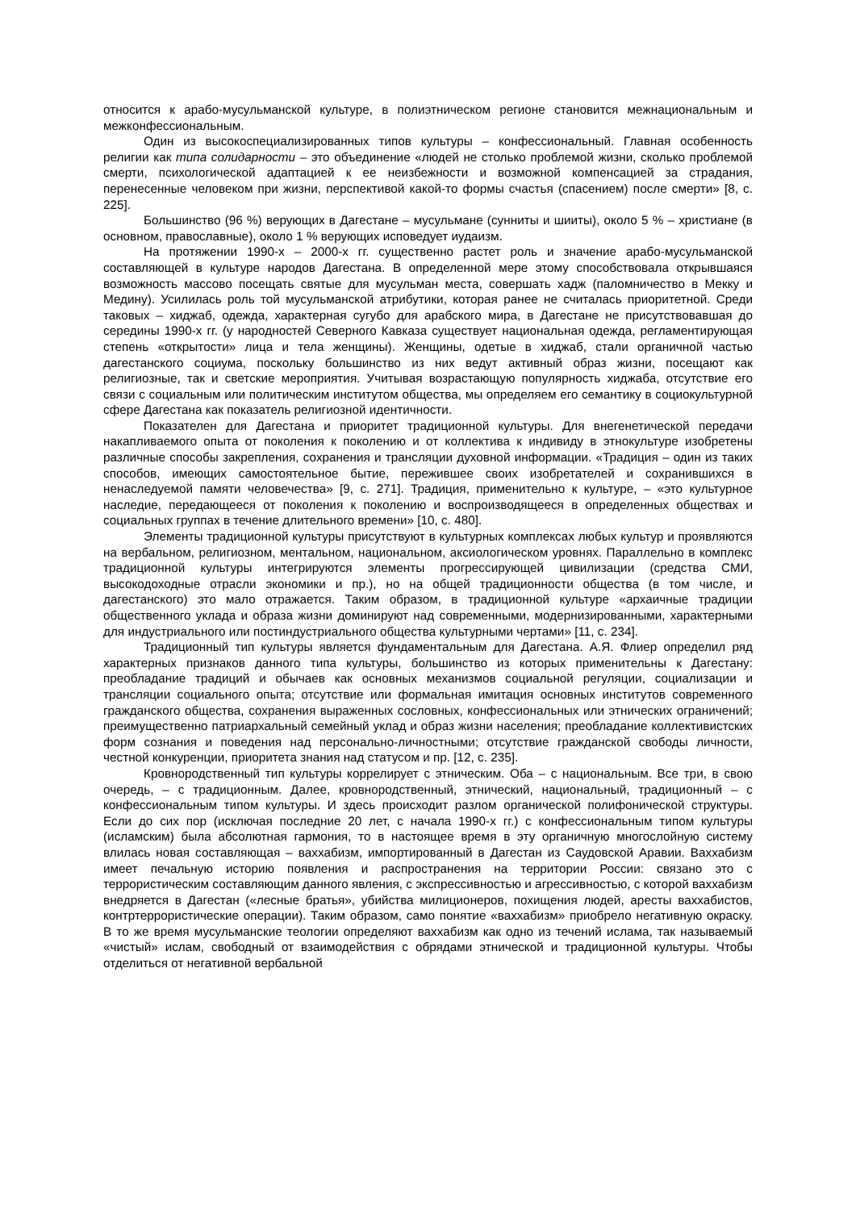относится к арабо-мусульманской культуре, в полиэтническом регионе становится межнациональным и межконфессиональным.
Один из высокоспециализированных типов культуры – конфессиональный. Главная особенность религии как типа солидарности – это объединение «людей не столько проблемой жизни, сколько проблемой смерти, психологической адаптацией к ее неизбежности и возможной компенсацией за страдания, перенесенные человеком при жизни, перспективой какой-то формы счастья (спасением) после смерти» [8, с. 225].
Большинство (96 %) верующих в Дагестане – мусульмане (сунниты и шииты), около 5 % – христиане (в основном, православные), около 1 % верующих исповедует иудаизм.
На протяжении 1990-х – 2000-х гг. существенно растет роль и значение арабо-мусульманской составляющей в культуре народов Дагестана. В определенной мере этому способствовала открывшаяся возможность массово посещать святые для мусульман места, совершать хадж (паломничество в Мекку и Медину). Усилилась роль той мусульманской атрибутики, которая ранее не считалась приоритетной. Среди таковых – хиджаб, одежда, характерная сугубо для арабского мира, в Дагестане не присутствовавшая до середины 1990-х гг. (у народностей Северного Кавказа существует национальная одежда, регламентирующая степень «открытости» лица и тела женщины). Женщины, одетые в хиджаб, стали органичной частью дагестанского социума, поскольку большинство из них ведут активный образ жизни, посещают как религиозные, так и светские мероприятия. Учитывая возрастающую популярность хиджаба, отсутствие его связи с социальным или политическим институтом общества, мы определяем его семантику в социокультурной сфере Дагестана как показатель религиозной идентичности.
Показателен для Дагестана и приоритет традиционной культуры. Для внегенетической передачи накапливаемого опыта от поколения к поколению и от коллектива к индивиду в этнокультуре изобретены различные способы закрепления, сохранения и трансляции духовной информации. «Традиция – один из таких способов, имеющих самостоятельное бытие, пережившее своих изобретателей и сохранившихся в ненаследуемой памяти человечества» [9, с. 271]. Традиция, применительно к культуре, – «это культурное наследие, передающееся от поколения к поколению и воспроизводящееся в определенных обществах и социальных группах в течение длительного времени» [10, с. 480].
Элементы традиционной культуры присутствуют в культурных комплексах любых культур и проявляются на вербальном, религиозном, ментальном, национальном, аксиологическом уровнях. Параллельно в комплекс традиционной культуры интегрируются элементы прогрессирующей цивилизации (средства СМИ, высокодоходные отрасли экономики и пр.), но на общей традиционности общества (в том числе, и дагестанского) это мало отражается. Таким образом, в традиционной культуре «архаичные традиции общественного уклада и образа жизни доминируют над современными, модернизированными, характерными для индустриального или постиндустриального общества культурными чертами» [11, с. 234].
Традиционный тип культуры является фундаментальным для Дагестана. А.Я. Флиер определил ряд характерных признаков данного типа культуры, большинство из которых применительны к Дагестану: преобладание традиций и обычаев как основных механизмов социальной регуляции, социализации и трансляции социального опыта; отсутствие или формальная имитация основных институтов современного гражданского общества, сохранения выраженных сословных, конфессиональных или этнических ограничений; преимущественно патриархальный семейный уклад и образ жизни населения; преобладание коллективистских форм сознания и поведения над персонально-личностными; отсутствие гражданской свободы личности, честной конкуренции, приоритета знания над статусом и пр. [12, с. 235].
Кровнородственный тип культуры коррелирует с этническим. Оба – с национальным. Все три, в свою очередь, – с традиционным. Далее, кровнородственный, этнический, национальный, традиционный – с конфессиональным типом культуры. И здесь происходит разлом органической полифонической структуры. Если до сих пор (исключая последние 20 лет, с начала 1990-х гг.) с конфессиональным типом культуры (исламским) была абсолютная гармония, то в настоящее время в эту органичную многослойную систему влилась новая составляющая – ваххабизм, импортированный в Дагестан из Саудовской Аравии. Ваххабизм имеет печальную историю появления и распространения на территории России: связано это с террористическим составляющим данного явления, с экспрессивностью и агрессивностью, с которой ваххабизм внедряется в Дагестан («лесные братья», убийства милиционеров, похищения людей, аресты ваххабистов, контртеррористические операции). Таким образом, само понятие «ваххабизм» приобрело негативную окраску. В то же время мусульманские теологии определяют ваххабизм как одно из течений ислама, так называемый «чистый» ислам, свободный от взаимодействия с обрядами этнической и традиционной культуры. Чтобы отделиться от негативной вербальной